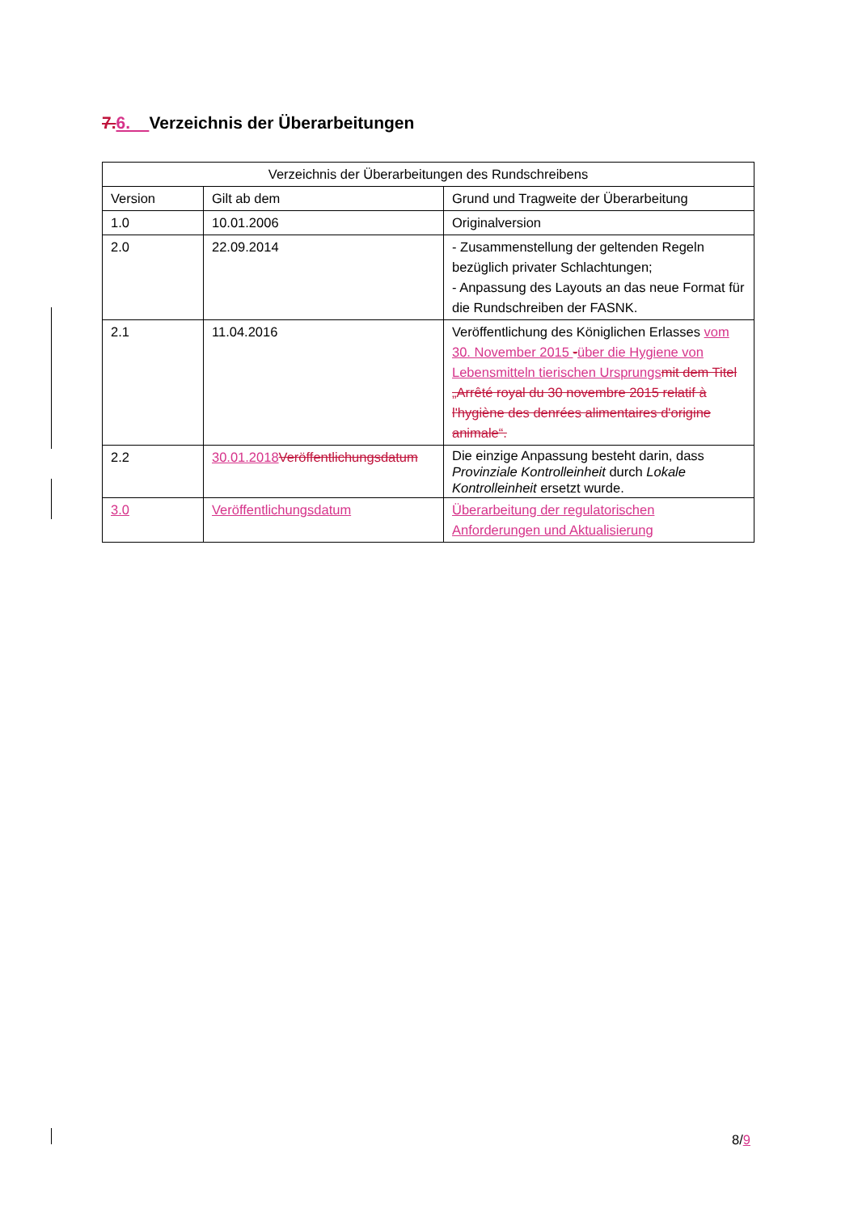7. 6. Verzeichnis der Überarbeitungen
| Verzeichnis der Überarbeitungen des Rundschreibens | | |
| --- | --- | --- |
| Version | Gilt ab dem | Grund und Tragweite der Überarbeitung |
| 1.0 | 10.01.2006 | Originalversion |
| 2.0 | 22.09.2014 | - Zusammenstellung der geltenden Regeln bezüglich privater Schlachtungen; - Anpassung des Layouts an das neue Format für die Rundschreiben der FASNK. |
| 2.1 | 11.04.2016 | Veröffentlichung des Königlichen Erlasses vom 30. November 2015 - über die Hygiene von Lebensmitteln tierischen Ursprungs mit dem Titel „Arrêté royal du 30 novembre 2015 relatif à l'hygiène des denrées alimentaires d'origine animale“. |
| 2.2 | 30.01.2018 Veröffentlichungsdatum | Die einzige Anpassung besteht darin, dass Provinziale Kontrolleinheit durch Lokale Kontrolleinheit ersetzt wurde. |
| 3.0 | Veröffentlichungsdatum | Überarbeitung der regulatorischen Anforderungen und Aktualisierung |
8/9